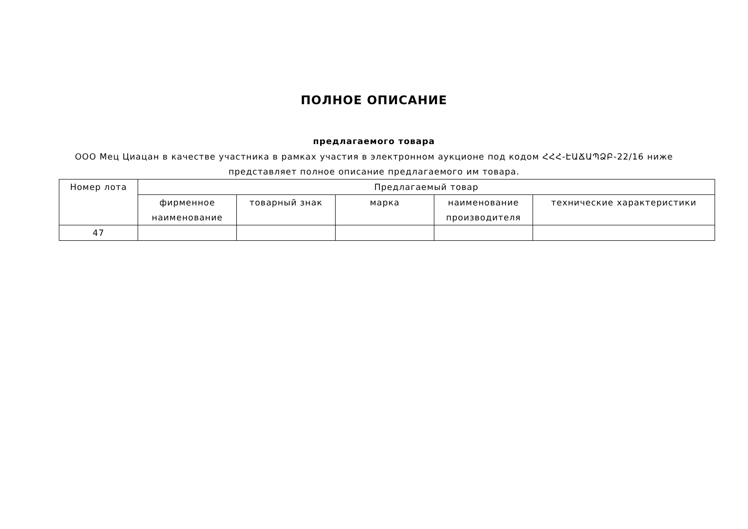ПОЛНОЕ ОПИСАНИЕ
предлагаемого товара
ООО Мец Циацан в качестве участника в рамках участия в электронном аукционе под кодом ՀՀՀ-ԷԱՃԱՊՁԲ-22/16 ниже представляет полное описание предлагаемого им товара.
| Номер лота | Предлагаемый товар | | | | |
| --- | --- | --- | --- | --- | --- |
| | фирменное наименование | товарный знак | марка | наименование производителя | технические характеристики |
| 47 | | | | | |